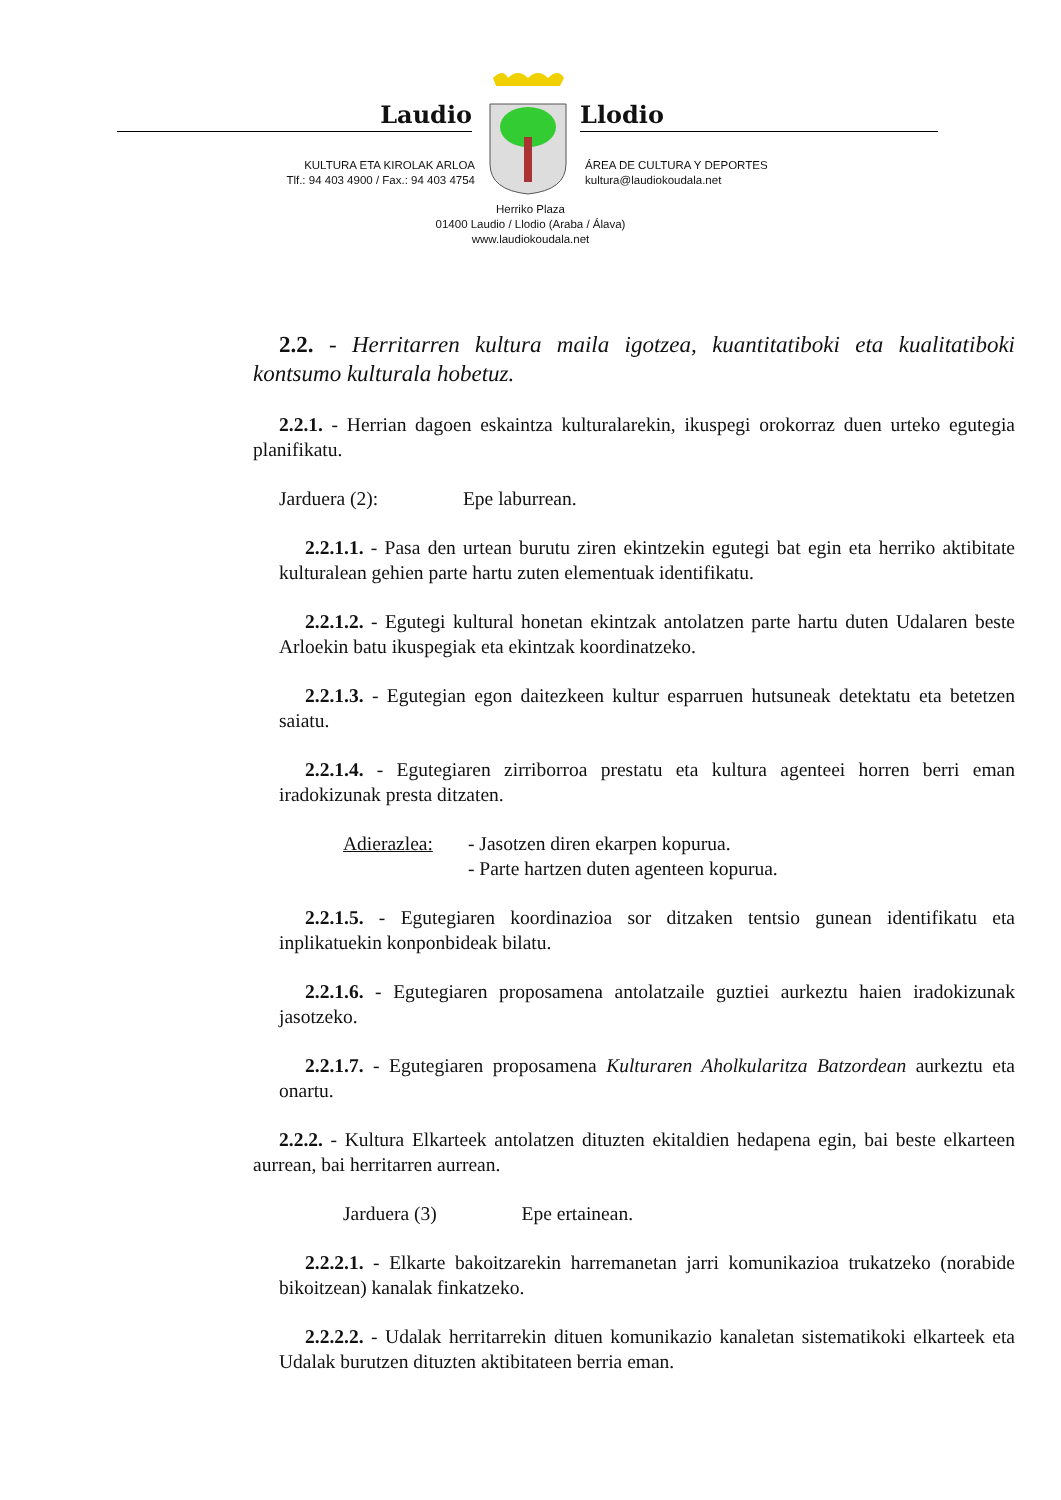Laudio Llodio
KULTURA ETA KIROLAK ARLOA
Tlf.: 94 403 4900 / Fax.: 94 403 4754
ÁREA DE CULTURA Y DEPORTES
kultura@laudiokoudala.net
Herriko Plaza
01400 Laudio / Llodio (Araba / Álava)
www.laudiokoudala.net
2.2. - Herritarren kultura maila igotzea, kuantitatiboki eta kualitatiboki kontsumo kulturala hobetuz.
2.2.1. - Herrian dagoen eskaintza kulturalarekin, ikuspegi orokorraz duen urteko egutegia planifikatu.
Jarduera (2): Epe laburrean.
2.2.1.1. - Pasa den urtean burutu ziren ekintzekin egutegi bat egin eta herriko aktibitate kulturalean gehien parte hartu zuten elementuak identifikatu.
2.2.1.2. - Egutegi kultural honetan ekintzak antolatzen parte hartu duten Udalaren beste Arloekin batu ikuspegiak eta ekintzak koordinatzeko.
2.2.1.3. - Egutegian egon daitezkeen kultur esparruen hutsuneak detektatu eta betetzen saiatu.
2.2.1.4. - Egutegiaren zirriborroa prestatu eta kultura agenteei horren berri eman iradokizunak presta ditzaten.
Adierazlea: - Jasotzen diren ekarpen kopurua.
- Parte hartzen duten agenteen kopurua.
2.2.1.5. - Egutegiaren koordinazioa sor ditzaken tentsio gunean identifikatu eta inplikatuekin konponbideak bilatu.
2.2.1.6. - Egutegiaren proposamena antolatzaile guztiei aurkeztu haien iradokizunak jasotzeko.
2.2.1.7. - Egutegiaren proposamena Kulturaren Aholkularitza Batzordean aurkeztu eta onartu.
2.2.2. - Kultura Elkarteek antolatzen dituzten ekitaldien hedapena egin, bai beste elkarteen aurrean, bai herritarren aurrean.
Jarduera (3) Epe ertainean.
2.2.2.1. - Elkarte bakoitzarekin harremanetan jarri komunikazioa trukatzeko (norabide bikoitzean) kanalak finkatzeko.
2.2.2.2. - Udalak herritarrekin dituen komunikazio kanaletan sistematikoki elkarteek eta Udalak burutzen dituzten aktibitateen berria eman.